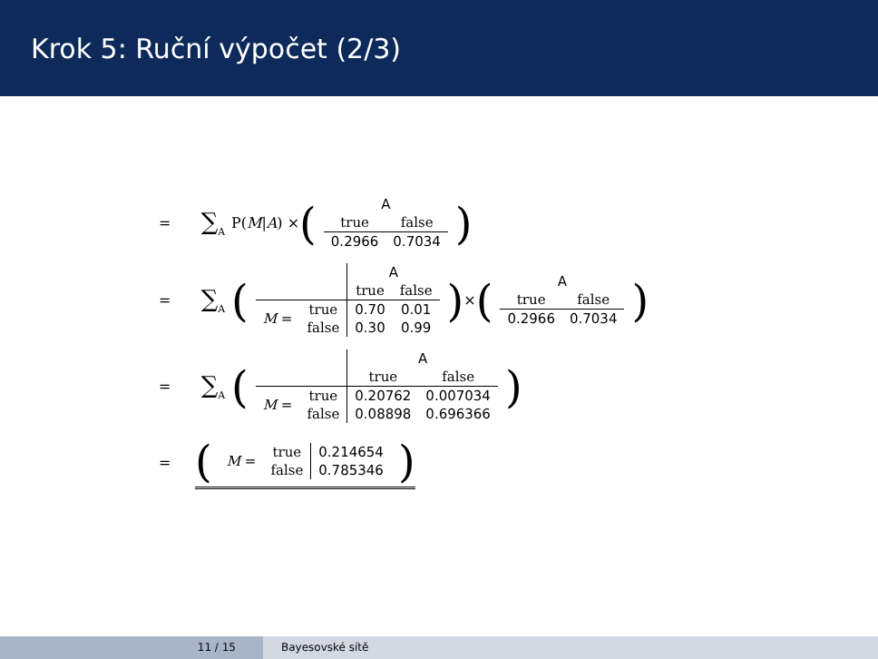Krok 5: Ruční výpočet (2/3)
= ∑<sub>A</sub> P(M | A) × (
| A | |
| true | false |
| 0.2966 | 0.7034 |
)
= ∑<sub>A</sub> (
| | | A | |
| | | true | false |
| M = | true | 0.70 | 0.01 |
| | false | 0.30 | 0.99 |
) × (
| A | |
| true | false |
| 0.2966 | 0.7034 |
)
= ∑<sub>A</sub> (
| | | A | |
| | | true | false |
| M = | true | 0.20762 | 0.007034 |
| | false | 0.08898 | 0.696366 |
)
= (
| M = | true | 0.214654 |
| | false | 0.785346 |
)
11 / 15 Bayesovské sítě